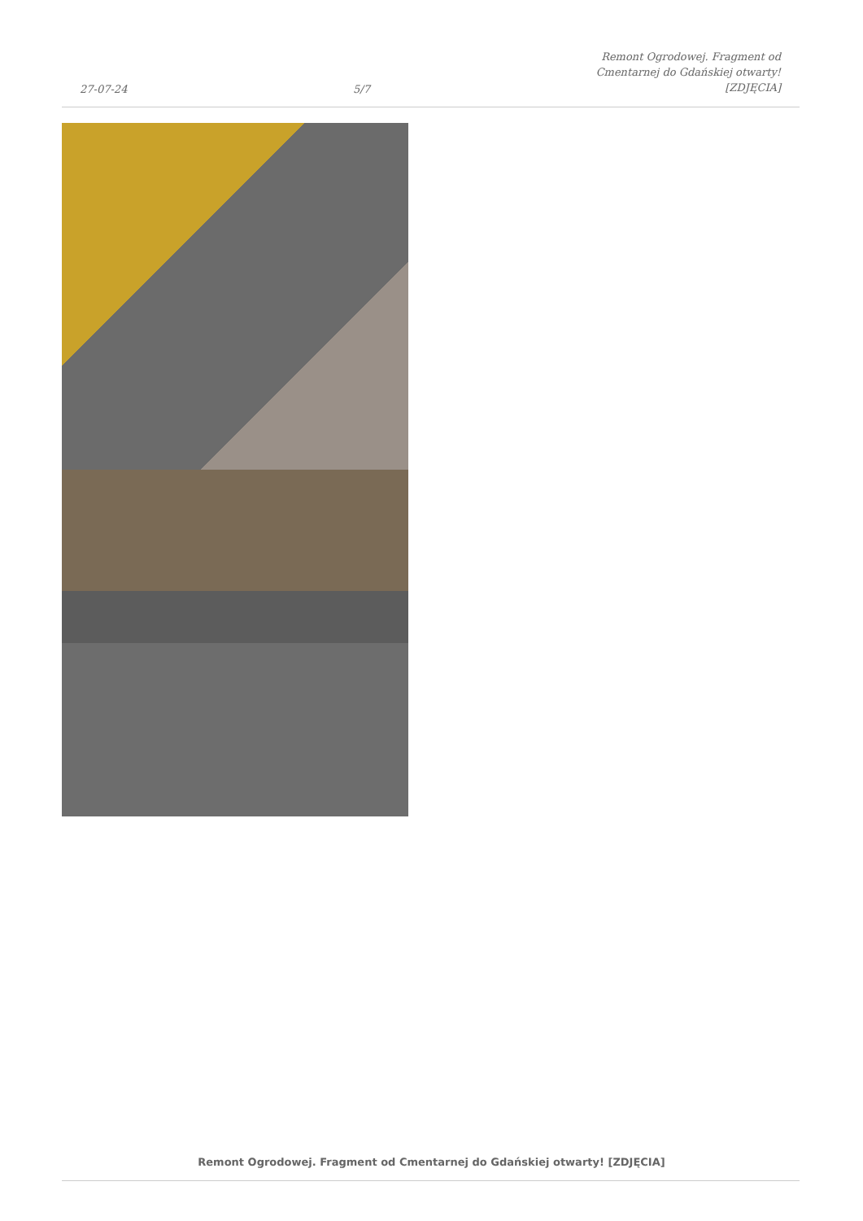27-07-24 5/7 Remont Ogrodowej. Fragment od
Cmentarnej do Gdańskiej otwarty!
[ZDJĘCIA]
Remont Ogrodowej. Fragment od Cmentarnej do Gdańskiej otwarty! [ZDJĘCIA]